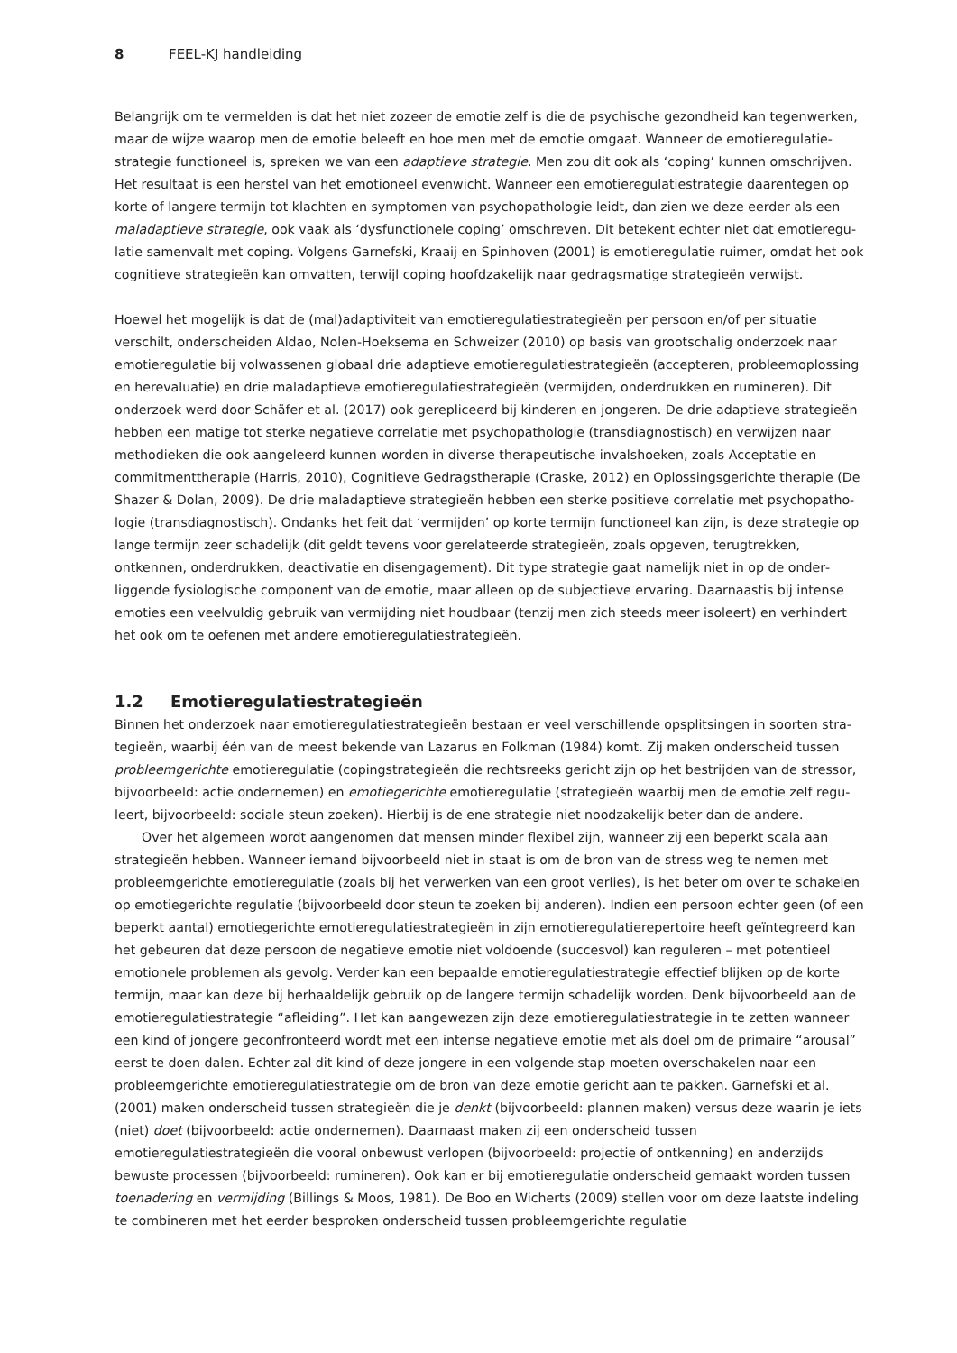8 FEEL-KJ handleiding
Belangrijk om te vermelden is dat het niet zozeer de emotie zelf is die de psychische gezondheid kan tegenwerken, maar de wijze waarop men de emotie beleeft en hoe men met de emotie omgaat. Wanneer de emotieregulatie­strategie functioneel is, spreken we van een adaptieve strategie. Men zou dit ook als ‘coping’ kunnen omschrijven. Het resultaat is een herstel van het emotioneel evenwicht. Wanneer een emotieregulatiestrategie daarentegen op korte of langere termijn tot klachten en symptomen van psychopathologie leidt, dan zien we deze eerder als een maladaptieve strategie, ook vaak als ‘dysfunctionele coping’ omschreven. Dit betekent echter niet dat emotieregu­latie samenvalt met coping. Volgens Garnefski, Kraaij en Spinhoven (2001) is emotieregulatie ruimer, omdat het ook cognitieve strategieën kan omvatten, terwijl coping hoofdzakelijk naar gedragsmatige strategieën verwijst.
Hoewel het mogelijk is dat de (mal)adaptiviteit van emotieregulatiestrategieën per persoon en/of per situatie verschilt, onderscheiden Aldao, Nolen-Hoeksema en Schweizer (2010) op basis van grootschalig onderzoek naar emotieregulatie bij volwassenen globaal drie adaptieve emotieregulatiestrategieën (accepteren, probleemoplos­sing en herevaluatie) en drie maladaptieve emotieregulatiestrategieën (vermijden, onderdrukken en rumineren). Dit onderzoek werd door Schäfer et al. (2017) ook gerepliceerd bij kinderen en jongeren. De drie adaptieve strate­gieën hebben een matige tot sterke negatieve correlatie met psychopathologie (transdiagnostisch) en verwijzen naar methodieken die ook aangeleerd kunnen worden in diverse therapeutische invalshoeken, zoals Acceptatie en commitmenttherapie (Harris, 2010), Cognitieve Gedragstherapie (Craske, 2012) en Oplossingsgerichte therapie (De Shazer & Dolan, 2009). De drie maladaptieve strategieën hebben een sterke positieve correlatie met psychopatho­logie (transdiagnostisch). Ondanks het feit dat ‘vermijden’ op korte termijn functioneel kan zijn, is deze strategie op lange termijn zeer schadelijk (dit geldt tevens voor gerelateerde strategieën, zoals opgeven, terugtrekken, ontkennen, onderdrukken, deactivatie en disengagement). Dit type strategie gaat namelijk niet in op de onder­liggende fysiologische component van de emotie, maar alleen op de subjectieve ervaring. Daarnaastis bij intense emoties een veelvuldig gebruik van vermijding niet houdbaar (tenzij men zich steeds meer isoleert) en verhindert het ook om te oefenen met andere emotieregulatiestrategieën.
1.2 Emotieregulatiestrategieën
Binnen het onderzoek naar emotieregulatiestrategieën bestaan er veel verschillende opsplitsingen in soorten stra­tegieën, waarbij één van de meest bekende van Lazarus en Folkman (1984) komt. Zij maken onderscheid tussen probleemgerichte emotieregulatie (copingstrategieën die rechtsreeks gericht zijn op het bestrijden van de stressor, bijvoorbeeld: actie ondernemen) en emotiegerichte emotieregulatie (strategieën waarbij men de emotie zelf regu­leert, bijvoorbeeld: sociale steun zoeken). Hierbij is de ene strategie niet noodzakelijk beter dan de andere.
Over het algemeen wordt aangenomen dat mensen minder flexibel zijn, wanneer zij een beperkt scala aan strategieën hebben. Wanneer iemand bijvoorbeeld niet in staat is om de bron van de stress weg te nemen met probleemgerichte emotieregulatie (zoals bij het verwerken van een groot verlies), is het beter om over te scha­kelen op emotiegerichte regulatie (bijvoorbeeld door steun te zoeken bij anderen). Indien een persoon echter geen (of een beperkt aantal) emotiegerichte emotieregulatiestrategieën in zijn emotieregulatierepertoire heeft geïntegreerd kan het gebeuren dat deze persoon de negatieve emotie niet voldoende (succesvol) kan reguleren – met potentieel emotionele problemen als gevolg. Verder kan een bepaalde emotieregulatiestrategie effectief blijken op de korte termijn, maar kan deze bij herhaaldelijk gebruik op de langere termijn schadelijk worden. Denk bijvoorbeeld aan de emotieregulatiestrategie “afleiding”. Het kan aangewezen zijn deze emotieregulatiestrategie in te zetten wanneer een kind of jongere geconfronteerd wordt met een intense negatieve emotie met als doel om de primaire “arousal” eerst te doen dalen. Echter zal dit kind of deze jongere in een volgende stap moeten overschakelen naar een probleemgerichte emotieregulatiestrategie om de bron van deze emotie gericht aan te pakken. Garnefski et al. (2001) maken onderscheid tussen strategieën die je denkt (bijvoorbeeld: plannen maken) versus deze waarin je iets (niet) doet (bijvoorbeeld: actie ondernemen). Daarnaast maken zij een onderscheid tussen emotieregulatiestrategieën die vooral onbewust verlopen (bijvoorbeeld: projectie of ontkenning) en anderzijds bewuste processen (bijvoorbeeld: rumineren). Ook kan er bij emotieregulatie onderscheid gemaakt worden tussen toenadering en vermijding (Billings & Moos, 1981). De Boo en Wicherts (2009) stellen voor om deze laatste indeling te combineren met het eerder besproken onderscheid tussen probleemgerichte regulatie